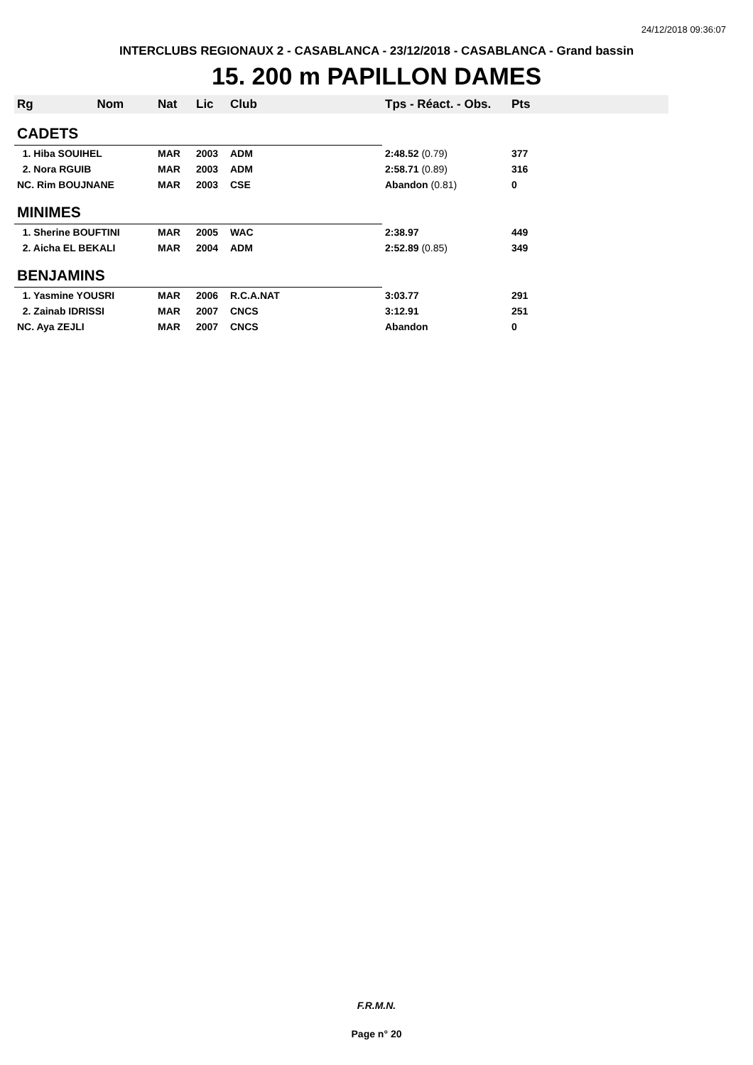24/12/2018 09:36:07
INTERCLUBS REGIONAUX 2 - CASABLANCA - 23/12/2018 - CASABLANCA - Grand bassin
15. 200 m PAPILLON DAMES
| Rg Nom | Nat | Lic | Club | Tps - Réact. - Obs. | Pts |
| --- | --- | --- | --- | --- | --- |
| CADETS | | | | | |
| 1. Hiba SOUIHEL | MAR | 2003 | ADM | 2:48.52 (0.79) | 377 |
| 2. Nora RGUIB | MAR | 2003 | ADM | 2:58.71 (0.89) | 316 |
| NC. Rim BOUJNANE | MAR | 2003 | CSE | Abandon (0.81) | 0 |
| MINIMES | | | | | |
| 1. Sherine BOUFTINI | MAR | 2005 | WAC | 2:38.97 | 449 |
| 2. Aicha EL BEKALI | MAR | 2004 | ADM | 2:52.89 (0.85) | 349 |
| BENJAMINS | | | | | |
| 1. Yasmine YOUSRI | MAR | 2006 | R.C.A.NAT | 3:03.77 | 291 |
| 2. Zainab IDRISSI | MAR | 2007 | CNCS | 3:12.91 | 251 |
| NC. Aya ZEJLI | MAR | 2007 | CNCS | Abandon | 0 |
F.R.M.N.
Page n° 20